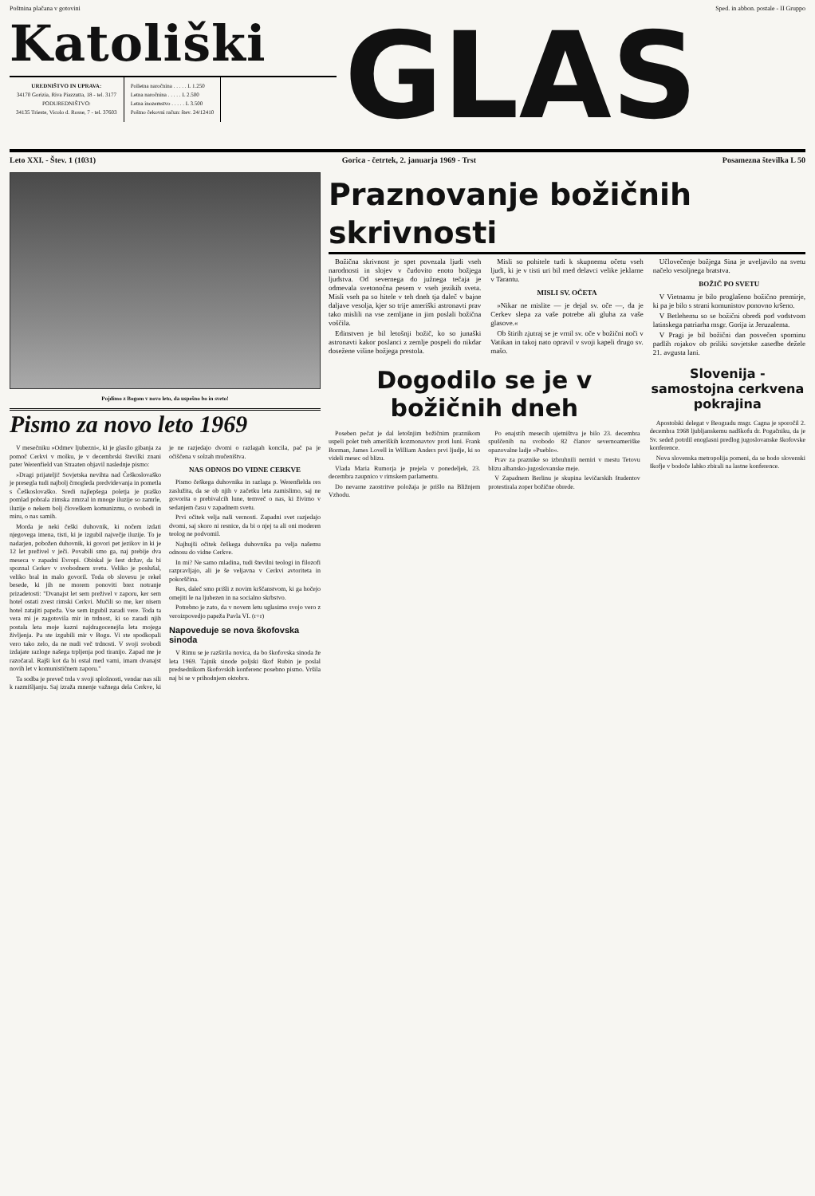Poštnina plačana v gotovini Sped. in abbon. postale - II Gruppo
Katoliški
UREDNIŠTVO IN UPRAVA:
34170 Gorizia, Riva Piazzutta, 18 - tel. 3177
PODUREDNIŠTVO:
34135 Trieste, Vicolo d. Rosse, 7 - tel. 37603
Polletna naročnina . . . . . L 1.250
Letna naročnina . . . . . L 2.500
Letna inozemstvo . . . . . L 3.500
Poštno čekovni račun: štev. 24/12410
GLAS
Leto XXI. - Štev. 1 (1031) Gorica - četrtek, 2. januarja 1969 - Trst Posamezna številka L 50
Pojdimo z Bogom v novo leto, da uspešno bo in sveto!
Pismo za novo leto 1969
V mesečniku »Odmev ljubezni«, ki je glasilo gibanja za pomoč Cerkvi v molku, je v decembrski številki znani pater Werenfield van Straaten objavil naslednje pismo:
»Dragi prijatelji! Sovjetska nevihta nad Češkoslovaško je presegla tudi najbolj črnogleda predvidevanja in pometla s Češkoslovaško. Sredi najlepšega poletja je praško pomlad pobrala zimska zmrzal in mnoge iluzije so zamrle, iluzije o nekem bolj človeškem komunizmu, o svobodi in miru, o nas samih.
Morda je neki češki duhovnik, ki nočem izdati njegovega imena, tisti, ki je izgubil največje iluzije. To je nadarjen, pobožen duhovnik, ki govori pet jezikov in ki je 12 let preživel v ječi. Povabili smo ga, naj prebije dva meseca v zapadni Evropi. Obiskal je šest držav, da bi spoznal Cerkev v svobodnem svetu. Veliko je poslušal, veliko bral in malo govoril. Toda ob slovesu je rekel besede, ki jih ne morem ponoviti brez notranje prizadetosti: "Dvanajst let sem preživel v zaporu, ker sem hotel ostati zvest rimski Cerkvi. Mučili so me, ker nisem hotel zatajiti papeža. Vse sem izgubil zaradi vere. Toda ta vera mi je zagotovila mir in trdnost, ki so zaradi njih postala leta moje kazni najdragocenejša leta mojega življenja. Pa ste izgubili mir v Bogu. Vi ste spodkopali vero tako zelo, da ne nudi več trdnosti. V svoji svobodi izdajate razloge našega trpljenja pod tiranijo. Zapad me je razočaral. Rajši kot da bi ostal med vami, imam dvanajst novih let v komunističnem zaporu."
Ta sodba je preveč trda v svoji splošnosti, vendar nas sili k razmišljanju. Saj izraža mnenje važnega dela Cerkve, ki je ne razjedajo dvomi o razlagah koncila, pač pa je očiščena v solzah mučeništva.
NAS ODNOS DO VIDNE CERKVE
Pismo češkega duhovnika in razlaga p. Werenfielda res zaslužita, da se ob njih v začetku leta zamislimo, saj ne govorita o prebivalcih lune, temveč o nas, ki živimo v sedanjem času v zapadnem svetu.
Prvi očitek velja naši vernosti. Zapadni svet razjedajo dvomi, saj skoro ni resnice, da bi o njej ta ali oni moderen teolog ne podvomil.
Najhujši očitek češkega duhovnika pa velja našemu odnosu do vidne Cerkve.
In mi? Ne samo mladina, tudi številni teologi in filozofi razpravljajo, ali je še veljavna v Cerkvi avtoriteta in pokorščina.
Res, daleč smo prišli z novim krščanstvom, ki ga hočejo omejiti le na ljubezen in na socialno skrbstvo.
Potrebno je zato, da v novem letu uglasimo svojo vero z veroizpovedjo papeža Pavla VI. (r+r)
Napoveduje se nova škofovska sinoda
V Rimu se je razširila novica, da bo škofovska sinoda že leta 1969. Tajnik sinode poljski škof Rubin je poslal predsednikom škofovskih konferenc posebno pismo. Vršila naj bi se v prihodnjem oktobru.
Praznovanje božičnih skrivnosti
Božična skrivnost je spet povezala ljudi vseh narodnosti in slojev v čudovito enoto božjega ljudstva. Od severnega do južnega tečaja je odmevala svetonočna pesem v vseh jezikih sveta. Misli vseh pa so hitele v teh dneh tja daleč v bajne daljave vesolja, kjer so trije ameriški astronavti prav tako mislili na vse zemljane in jim poslali božična voščila.
Edinstven je bil letošnji božič, ko so junaški astronavti kakor poslanci z zemlje pospeli do nikdar dosežene višine božjega prestola.
Misli so pohitele tudi k skupnemu očetu vseh ljudi, ki je v tisti uri bil med delavci velike jeklarne v Tarantu.
MISLI SV. OČETA
»Nikar ne mislite — je dejal sv. oče —, da je Cerkev slepa za vaše potrebe ali gluha za vaše glasove.«
Ob štirih zjutraj se je vrnil sv. oče v božični noči v Vatikan in takoj nato opravil v svoji kapeli drugo sv. mašo.
Učlovečenje božjega Sina je uveljavilo na svetu načelo vesoljnega bratstva.
BOŽIČ PO SVETU
V Vietnamu je bilo proglašeno božično premirje, ki pa je bilo s strani komunistov ponovno kršeno.
V Betlehemu so se božični obredi pod vodstvom latinskega patriarha msgr. Gorija iz Jeruzalema.
V Pragi je bil božični dan posvečen spominu padlih rojakov ob priliki sovjetske zasedbe dežele 21. avgusta lani.
Dogodilo se je v božičnih dneh
Poseben pečat je dal letošnjim božičnim praznikom uspeli polet treh ameriških kozmonavtov proti luni. Frank Borman, James Lovell in William Anders prvi ljudje, ki so videli mesec od blizu.
Vlada Maria Rumorja je prejela v ponedeljek, 23. decembra zaupnico v rimskem parlamentu.
Do nevarne zaostritve položaja je prišlo na Bližnjem Vzhodu.
Po enajstih mesecih ujetništva je bilo 23. decembra spuščenih na svobodo 82 članov severnoameriške opazovalne ladje »Pueblo«.
Prav za praznike so izbruhnili nemiri v mestu Tetovu blizu albansko-jugoslovanske meje.
V Zapadnem Berlinu je skupina levičarskih študentov protestirala zoper božične obrede.
Slovenija - samostojna cerkvena pokrajina
Apostolski delegat v Beogradu msgr. Cagna je sporočil 2. decembra 1968 ljubljanskemu nadškofu dr. Pogačniku, da je Sv. sedež potrdil enoglasni predlog jugoslovanske škofovske konference.
Nova slovenska metropolija pomeni, da se bodo slovenski škofje v bodoče lahko zbirali na lastne konference.